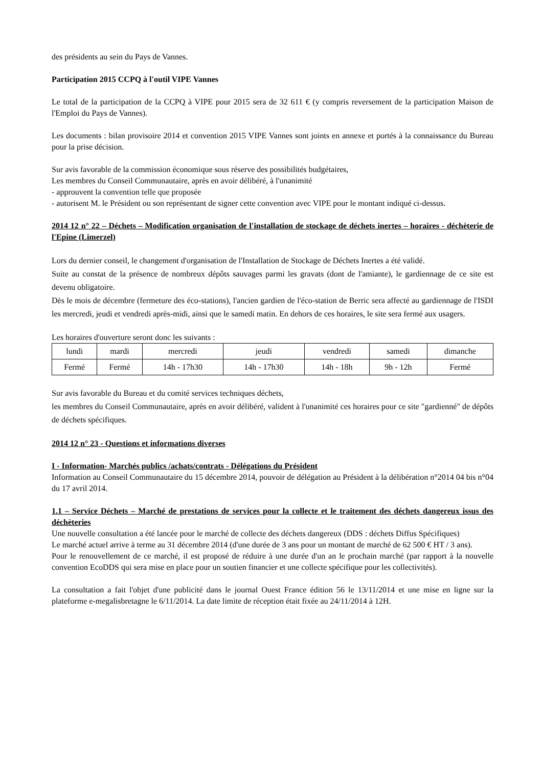des présidents au sein du Pays de Vannes.
Participation 2015 CCPQ à l'outil VIPE Vannes
Le total de la participation de la CCPQ à VIPE pour 2015 sera de 32 611 € (y compris reversement de la participation Maison de l'Emploi du Pays de Vannes).
Les documents : bilan provisoire 2014 et convention 2015 VIPE Vannes sont joints en annexe et portés à la connaissance du Bureau pour la prise décision.
Sur avis favorable de la commission économique sous réserve des possibilités budgétaires,
Les membres du Conseil Communautaire, après en avoir délibéré, à l'unanimité
- approuvent la convention telle que proposée
- autorisent M. le Président ou son représentant de signer cette convention avec VIPE pour le montant indiqué ci-dessus.
2014 12 n° 22 – Déchets – Modification organisation de l'installation de stockage de déchets inertes – horaires - déchèterie de l'Epine (Limerzel)
Lors du dernier conseil, le changement d'organisation de l'Installation de Stockage de Déchets Inertes a été validé.
Suite au constat de la présence de nombreux dépôts sauvages parmi les gravats (dont de l'amiante), le gardiennage de ce site est devenu obligatoire.
Dès le mois de décembre (fermeture des éco-stations), l'ancien gardien de l'éco-station de Berric sera affecté au gardiennage de l'ISDI les mercredi, jeudi et vendredi après-midi, ainsi que le samedi matin. En dehors de ces horaires, le site sera fermé aux usagers.
Les horaires d'ouverture seront donc les suivants :
| lundi | mardi | mercredi | jeudi | vendredi | samedi | dimanche |
| Fermé | Fermé | 14h - 17h30 | 14h - 17h30 | 14h - 18h | 9h - 12h | Fermé |
Sur avis favorable du Bureau et du comité services techniques déchets,
les membres du Conseil Communautaire, après en avoir délibéré, valident à l'unanimité ces horaires pour ce site "gardienné" de dépôts de déchets spécifiques.
2014 12 n° 23 - Questions et informations diverses
I - Information- Marchés publics /achats/contrats - Délégations du Président
Information au Conseil Communautaire du 15 décembre 2014, pouvoir de délégation au Président à la délibération n°2014 04 bis n°04 du 17 avril 2014.
1.1 – Service Déchets – Marché de prestations de services pour la collecte et le traitement des déchets dangereux issus des déchèteries
Une nouvelle consultation a été lancée pour le marché de collecte des déchets dangereux (DDS : déchets Diffus Spécifiques)
Le marché actuel arrive à terme au 31 décembre 2014 (d'une durée de 3 ans pour un montant de marché de 62 500 € HT / 3 ans).
Pour le renouvellement de ce marché, il est proposé de réduire à une durée d'un an le prochain marché (par rapport à la nouvelle convention EcoDDS qui sera mise en place pour un soutien financier et une collecte spécifique pour les collectivités).
La consultation a fait l'objet d'une publicité dans le journal Ouest France édition 56 le 13/11/2014 et une mise en ligne sur la plateforme e-megalisbretagne le 6/11/2014. La date limite de réception était fixée au 24/11/2014 à 12H.